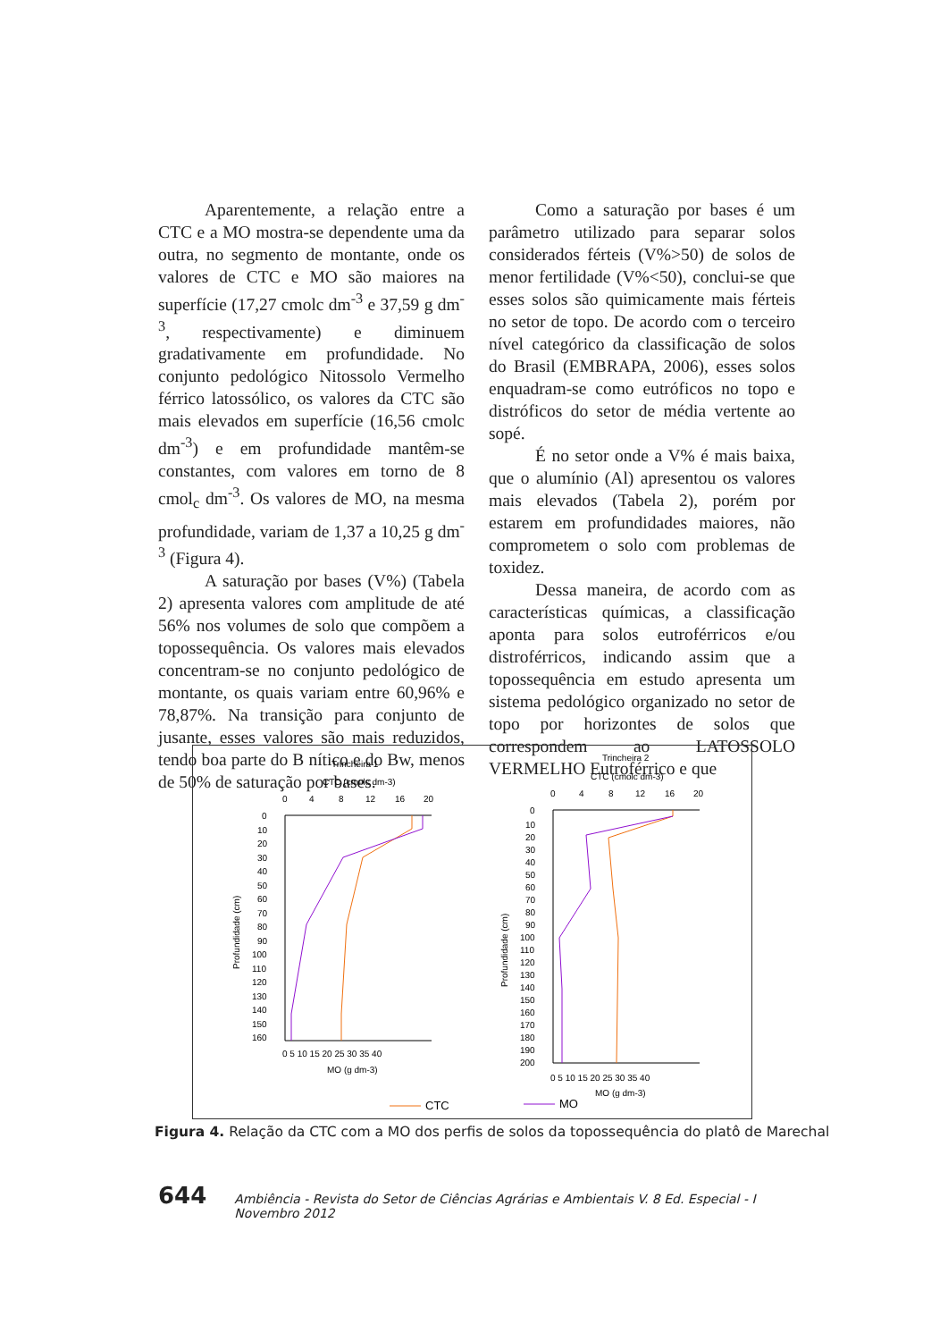Aparentemente, a relação entre a CTC e a MO mostra-se dependente uma da outra, no segmento de montante, onde os valores de CTC e MO são maiores na superfície (17,27 cmolc dm<sup>-3</sup> e 37,59 g dm<sup>-3</sup>, respectivamente) e diminuem gradativamente em profundidade. No conjunto pedológico Nitossolo Vermelho férrico latossólico, os valores da CTC são mais elevados em superfície (16,56 cmolc dm<sup>-3</sup>) e em profundidade mantêm-se constantes, com valores em torno de 8 cmol<sub>c</sub> dm<sup>-3</sup>. Os valores de MO, na mesma profundidade, variam de 1,37 a 10,25 g dm<sup>-3</sup> (Figura 4).
A saturação por bases (V%) (Tabela 2) apresenta valores com amplitude de até 56% nos volumes de solo que compõem a topossequência. Os valores mais elevados concentram-se no conjunto pedológico de montante, os quais variam entre 60,96% e 78,87%. Na transição para conjunto de jusante, esses valores são mais reduzidos, tendo boa parte do B nítico e do Bw, menos de 50% de saturação por bases.
Como a saturação por bases é um parâmetro utilizado para separar solos considerados férteis (V%>50) de solos de menor fertilidade (V%<50), conclui-se que esses solos são quimicamente mais férteis no setor de topo. De acordo com o terceiro nível categórico da classificação de solos do Brasil (EMBRAPA, 2006), esses solos enquadram-se como eutróficos no topo e distróficos do setor de média vertente ao sopé.
É no setor onde a V% é mais baixa, que o alumínio (Al) apresentou os valores mais elevados (Tabela 2), porém por estarem em profundidades maiores, não comprometem o solo com problemas de toxidez.
Dessa maneira, de acordo com as características químicas, a classificação aponta para solos eutroférricos e/ou distroférricos, indicando assim que a topossequência em estudo apresenta um sistema pedológico organizado no setor de topo por horizontes de solos que correspondem ao LATOSSOLO VERMELHO Eutroférrico e que
Trincheira 1
CTC (cmolc dm-3)
0
4
8
12
16
20
0
10
20
30
40
50
60
70
80
90
100
110
120
130
140
150
160
Profundidade (cm)
0 5 10 15 20 25 30 35 40
MO (g dm-3)
Trincheira 2
CTC (cmolc dm-3)
0
4
8
12
16
20
0
10
20
30
40
50
60
70
80
90
100
110
120
130
140
150
160
170
180
190
200
Profundidade (cm)
0 5 10 15 20 25 30 35 40
MO (g dm-3)
CTC
MO
Figura 4. Relação da CTC com a MO dos perfis de solos da topossequência do platô de Marechal
644 Ambiência - Revista do Setor de Ciências Agrárias e Ambientais V. 8 Ed. Especial - I Novembro 2012